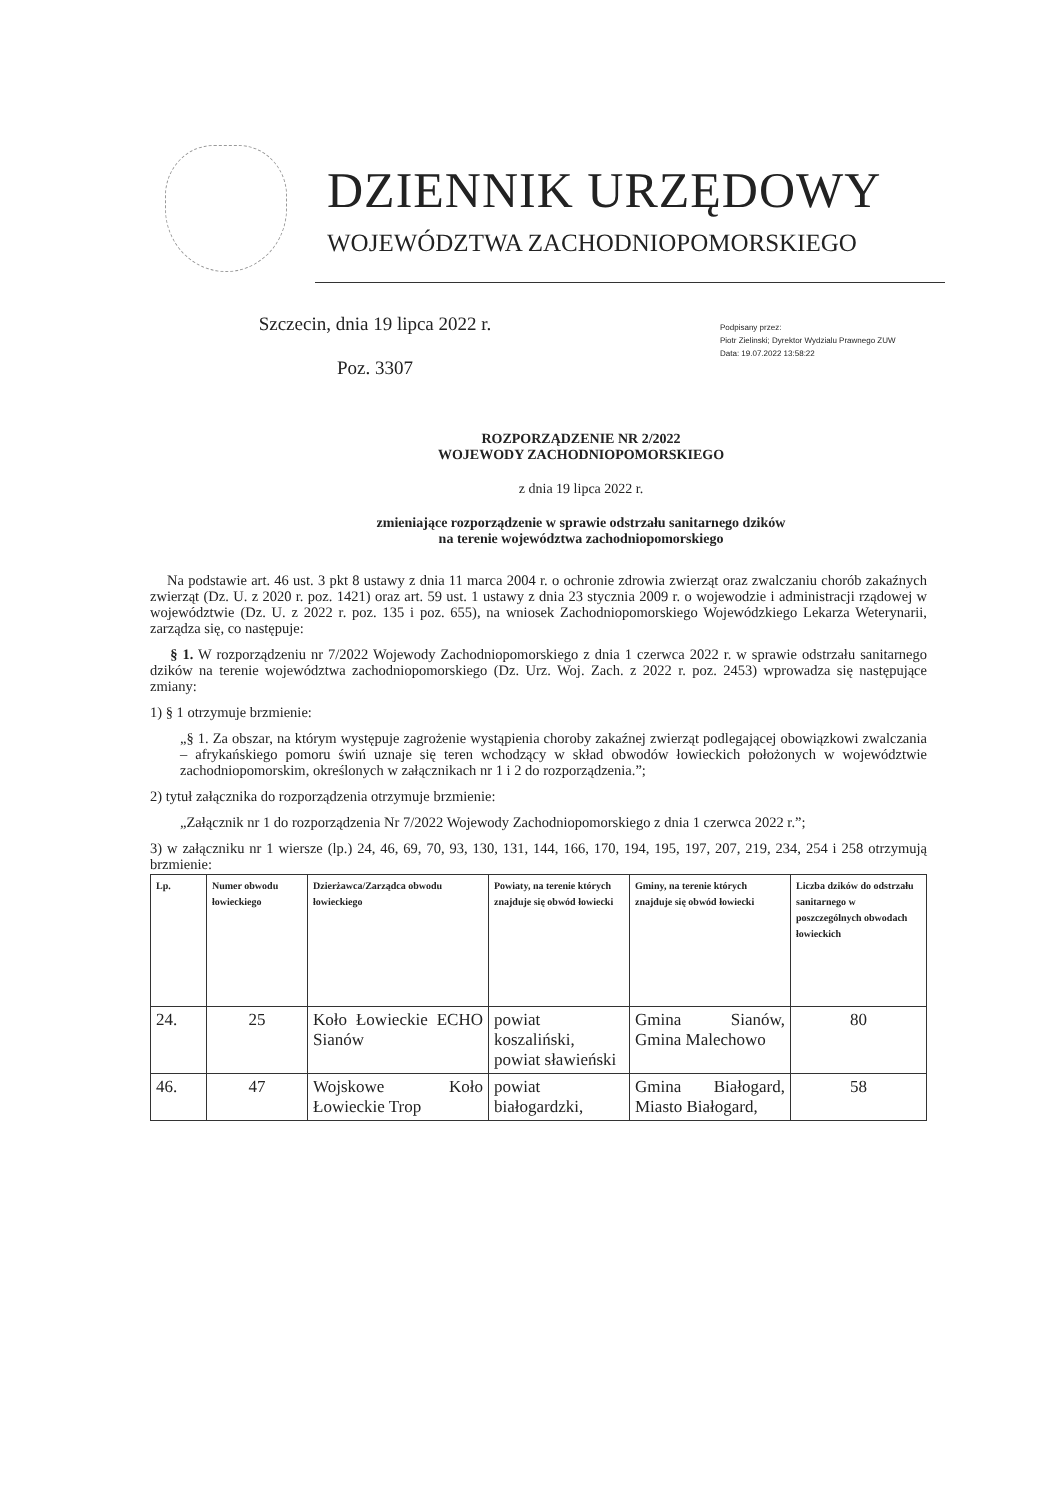DZIENNIK URZĘDOWY
WOJEWÓDZTWA ZACHODNIOPOMORSKIEGO
Szczecin, dnia 19 lipca 2022 r.
Poz. 3307
Podpisany przez:
Piotr Zielinski; Dyrektor Wydzialu Prawnego ZUW
Data: 19.07.2022 13:58:22
ROZPORZĄDZENIE NR 2/2022
WOJEWODY ZACHODNIOPOMORSKIEGO
z dnia 19 lipca 2022 r.
zmieniające rozporządzenie w sprawie odstrzału sanitarnego dzików
na terenie województwa zachodniopomorskiego
Na podstawie art. 46 ust. 3 pkt 8 ustawy z dnia 11 marca 2004 r. o ochronie zdrowia zwierząt oraz zwalczaniu chorób zakaźnych zwierząt (Dz. U. z 2020 r. poz. 1421) oraz art. 59 ust. 1 ustawy z dnia 23 stycznia 2009 r. o wojewodzie i administracji rządowej w województwie (Dz. U. z 2022 r. poz. 135 i poz. 655), na wniosek Zachodniopomorskiego Wojewódzkiego Lekarza Weterynarii, zarządza się, co następuje:
§ 1. W rozporządzeniu nr 7/2022 Wojewody Zachodniopomorskiego z dnia 1 czerwca 2022 r. w sprawie odstrzału sanitarnego dzików na terenie województwa zachodniopomorskiego (Dz. Urz. Woj. Zach. z 2022 r. poz. 2453) wprowadza się następujące zmiany:
1) § 1 otrzymuje brzmienie:
„§ 1. Za obszar, na którym występuje zagrożenie wystąpienia choroby zakaźnej zwierząt podlegającej obowiązkowi zwalczania – afrykańskiego pomoru świń uznaje się teren wchodzący w skład obwodów łowieckich położonych w województwie zachodniopomorskim, określonych w załącznikach nr 1 i 2 do rozporządzenia.”;
2) tytuł załącznika do rozporządzenia otrzymuje brzmienie:
„Załącznik nr 1 do rozporządzenia Nr 7/2022 Wojewody Zachodniopomorskiego z dnia 1 czerwca 2022 r.”;
3) w załączniku nr 1 wiersze (lp.) 24, 46, 69, 70, 93, 130, 131, 144, 166, 170, 194, 195, 197, 207, 219, 234, 254 i 258 otrzymują brzmienie:
| Lp. | Numer obwodu łowieckiego | Dzierżawca/Zarządca obwodu łowieckiego | Powiaty, na terenie których znajduje się obwód łowiecki | Gminy, na terenie których znajduje się obwód łowiecki | Liczba dzików do odstrzału sanitarnego w poszczególnych obwodach łowieckich |
| --- | --- | --- | --- | --- | --- |
| 24. | 25 | Koło Łowieckie ECHO Sianów | powiat koszaliński, powiat sławieński | Gmina Sianów, Gmina Malechowo | 80 |
| 46. | 47 | Wojskowe Koło Łowieckie Trop | powiat białogardzki, | Gmina Białogard, Miasto Białogard, | 58 |